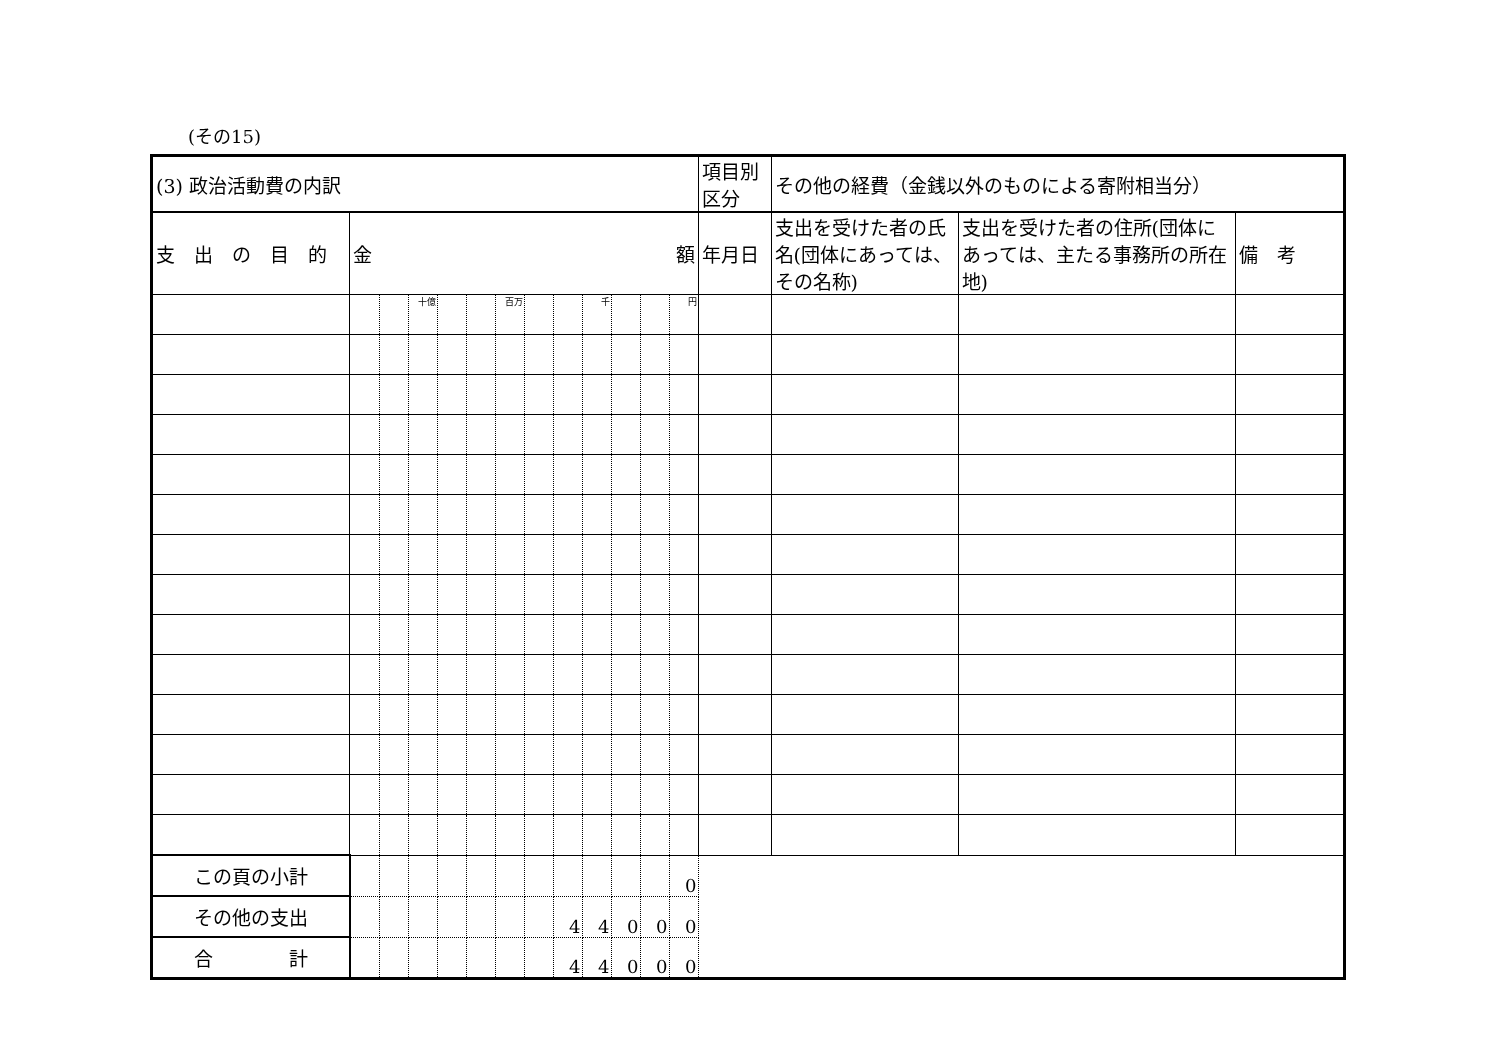(その15)
| (3) 政治活動費の内訳 | | | | | | | | | | | | | 項目別区分 | その他の経費（金銭以外のものによる寄附相当分） | | |
| 支 出 の 目 的 | 金 額 | | | | | | | | | | | | 年月日 | 支出を受けた者の氏名(団体にあっては、その名称) | 支出を受けた者の住所(団体にあっては、主たる事務所の所在地) | 備 考 |
| | | | 十億 | | | 百万 | | | 千 | | | 円 | | | | |
| この頁の小計 | | | | | | | | | | | | 0 | | | | |
| その他の支出 | | | | | | | | 4 | 4 | 0 | 0 | 0 | | | | |
| 合 計 | | | | | | | | 4 | 4 | 0 | 0 | 0 | | | | |